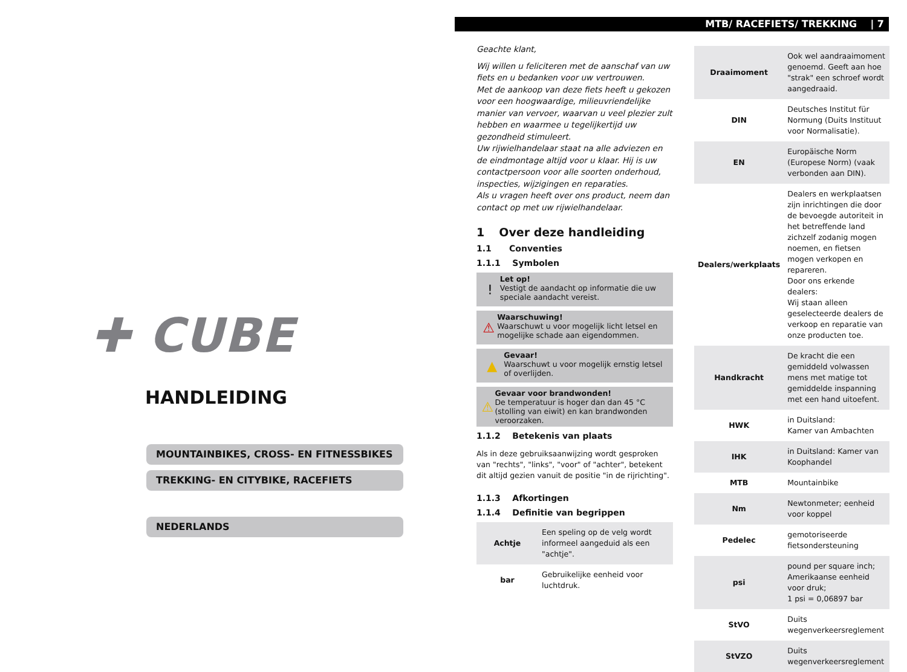✚ CUBE
HANDLEIDING
MOUNTAINBIKES, CROSS- EN FITNESSBIKES
TREKKING- EN CITYBIKE, RACEFIETS
NEDERLANDS
MTB/ RACEFIETS/ TREKKING | 7
Geachte klant,
Wij willen u feliciteren met de aanschaf van uw fiets en u bedanken voor uw vertrouwen.
Met de aankoop van deze fiets heeft u gekozen voor een hoogwaardige, milieuvriendelijke manier van vervoer, waarvan u veel plezier zult hebben en waarmee u tegelijkertijd uw gezondheid stimuleert.
Uw rijwielhandelaar staat na alle adviezen en de eindmontage altijd voor u klaar. Hij is uw contactpersoon voor alle soorten onderhoud, inspecties, wijzigingen en reparaties.
Als u vragen heeft over ons product, neem dan contact op met uw rijwielhandelaar.
1 Over deze handleiding
1.1 Conventies
1.1.1 Symbolen
!
Let op!
Vestigt de aandacht op informatie die uw speciale aandacht vereist.
⚠
Waarschuwing!
Waarschuwt u voor mogelijk licht letsel en mogelijke schade aan eigendommen.
▲
Gevaar!
Waarschuwt u voor mogelijk ernstig letsel of overlijden.
⚠
Gevaar voor brandwonden!
De temperatuur is hoger dan dan 45 °C (stolling van eiwit) en kan brandwonden veroorzaken.
1.1.2 Betekenis van plaats
Als in deze gebruiksaanwijzing wordt gesproken van "rechts", "links", "voor" of "achter", betekent dit altijd gezien vanuit de positie "in de rijrichting".
1.1.3 Afkortingen
1.1.4 Definitie van begrippen
| Achtje | Een speling op de velg wordt informeel aangeduid als een "achtje". |
| bar | Gebruikelijke eenheid voor luchtdruk. |
| Draaimoment | Ook wel aandraaimoment genoemd. Geeft aan hoe "strak" een schroef wordt aangedraaid. |
| DIN | Deutsches Institut für Normung (Duits Instituut voor Normalisatie). |
| EN | Europäische Norm (Europese Norm) (vaak verbonden aan DIN). |
| Dealers/werkplaats | Dealers en werkplaatsen zijn inrichtingen die door de bevoegde autoriteit in het betreffende land zichzelf zodanig mogen noemen, en fietsen mogen verkopen en repareren. Door ons erkende dealers: Wij staan alleen geselecteerde dealers de verkoop en reparatie van onze producten toe. |
| Handkracht | De kracht die een gemiddeld volwassen mens met matige tot gemiddelde inspanning met een hand uitoefent. |
| HWK | in Duitsland: Kamer van Ambachten |
| IHK | in Duitsland: Kamer van Koophandel |
| MTB | Mountainbike |
| Nm | Newtonmeter; eenheid voor koppel |
| Pedelec | gemotoriseerde fietsondersteuning |
| psi | pound per square inch; Amerikaanse eenheid voor druk; 1 psi = 0,06897 bar |
| StVO | Duits wegenverkeersreglement |
| StVZO | Duits wegenverkeersreglement |